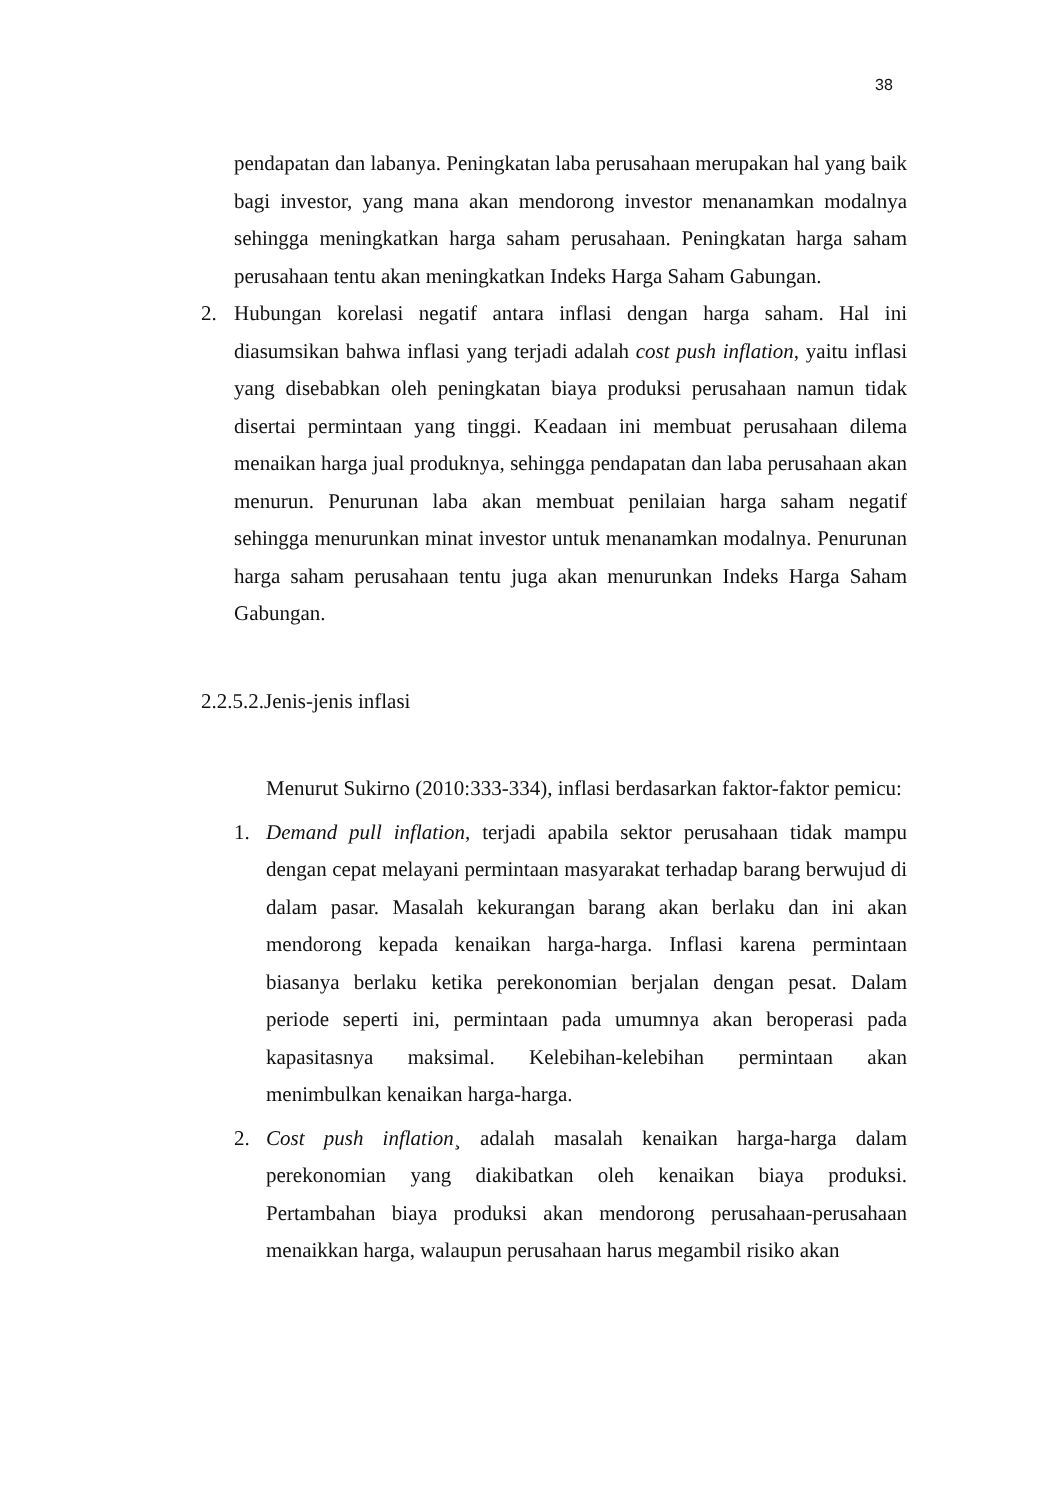38
pendapatan dan labanya. Peningkatan laba perusahaan merupakan hal yang baik bagi investor, yang mana akan mendorong investor menanamkan modalnya sehingga meningkatkan harga saham perusahaan. Peningkatan harga saham perusahaan tentu akan meningkatkan Indeks Harga Saham Gabungan.
2. Hubungan korelasi negatif antara inflasi dengan harga saham. Hal ini diasumsikan bahwa inflasi yang terjadi adalah cost push inflation, yaitu inflasi yang disebabkan oleh peningkatan biaya produksi perusahaan namun tidak disertai permintaan yang tinggi. Keadaan ini membuat perusahaan dilema menaikan harga jual produknya, sehingga pendapatan dan laba perusahaan akan menurun. Penurunan laba akan membuat penilaian harga saham negatif sehingga menurunkan minat investor untuk menanamkan modalnya. Penurunan harga saham perusahaan tentu juga akan menurunkan Indeks Harga Saham Gabungan.
2.2.5.2.Jenis-jenis inflasi
Menurut Sukirno (2010:333-334), inflasi berdasarkan faktor-faktor pemicu:
1. Demand pull inflation, terjadi apabila sektor perusahaan tidak mampu dengan cepat melayani permintaan masyarakat terhadap barang berwujud di dalam pasar. Masalah kekurangan barang akan berlaku dan ini akan mendorong kepada kenaikan harga-harga. Inflasi karena permintaan biasanya berlaku ketika perekonomian berjalan dengan pesat. Dalam periode seperti ini, permintaan pada umumnya akan beroperasi pada kapasitasnya maksimal. Kelebihan-kelebihan permintaan akan menimbulkan kenaikan harga-harga.
2. Cost push inflation¸ adalah masalah kenaikan harga-harga dalam perekonomian yang diakibatkan oleh kenaikan biaya produksi. Pertambahan biaya produksi akan mendorong perusahaan-perusahaan menaikkan harga, walaupun perusahaan harus megambil risiko akan